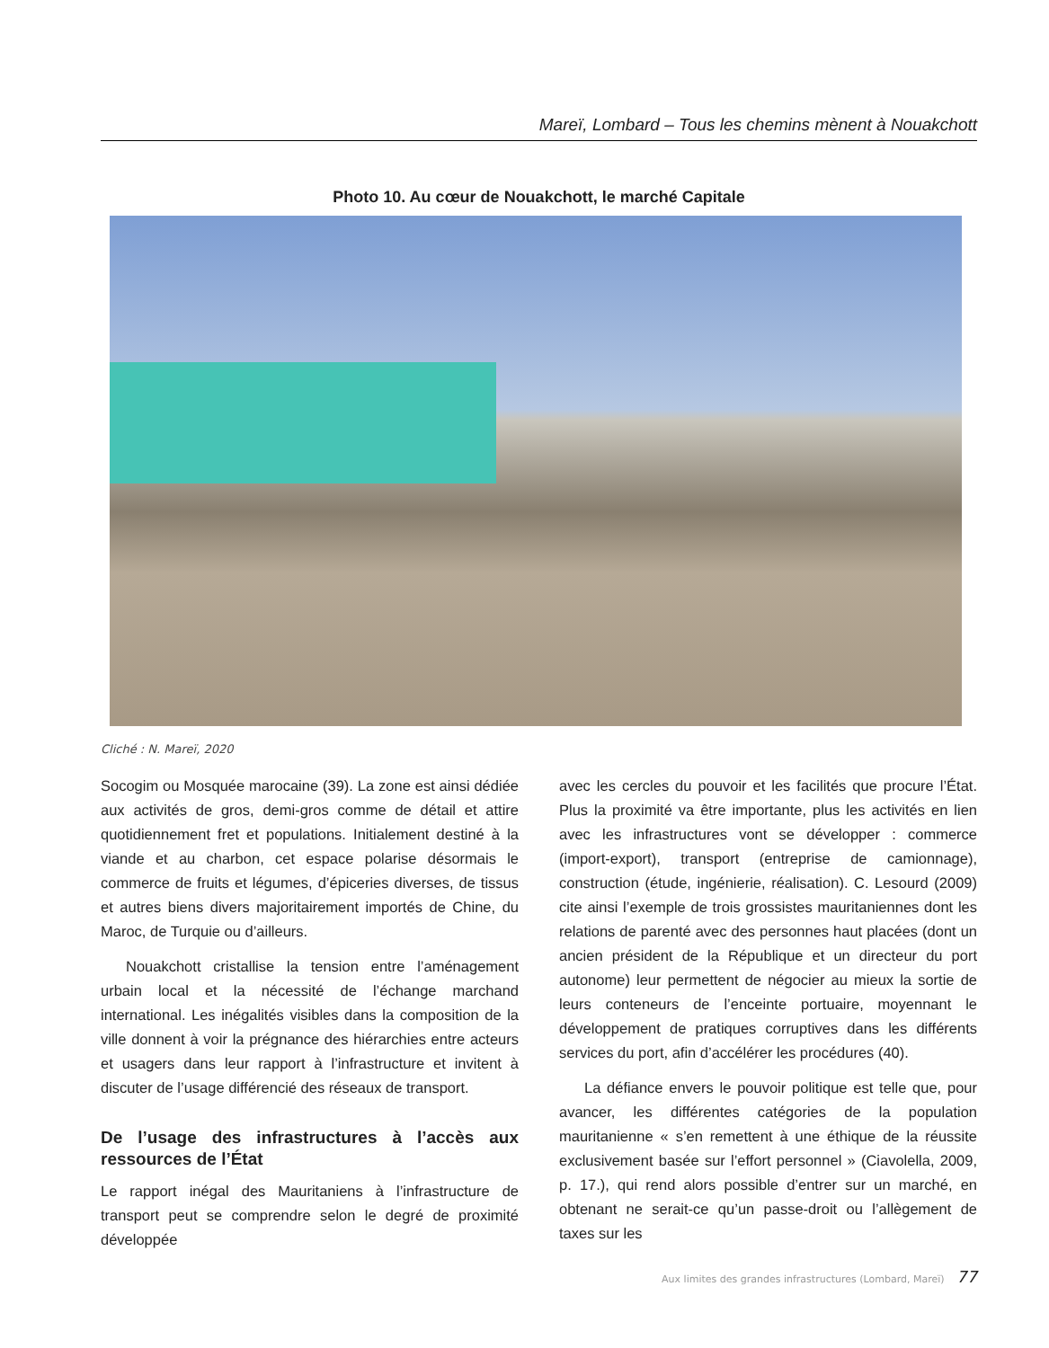Mareï, Lombard – Tous les chemins mènent à Nouakchott
Photo 10. Au cœur de Nouakchott, le marché Capitale
Cliché : N. Mareï, 2020
Socogim ou Mosquée marocaine (39). La zone est ainsi dédiée aux activités de gros, demi-gros comme de détail et attire quotidiennement fret et populations. Initialement destiné à la viande et au charbon, cet espace polarise désormais le commerce de fruits et légumes, d’épiceries diverses, de tissus et autres biens divers majoritairement importés de Chine, du Maroc, de Turquie ou d’ailleurs.
Nouakchott cristallise la tension entre l’aménagement urbain local et la nécessité de l’échange marchand international. Les inégalités visibles dans la composition de la ville donnent à voir la prégnance des hiérarchies entre acteurs et usagers dans leur rapport à l’infrastructure et invitent à discuter de l’usage différencié des réseaux de transport.
De l’usage des infrastructures à l’accès aux ressources de l’État
Le rapport inégal des Mauritaniens à l’infrastructure de transport peut se comprendre selon le degré de proximité développée
avec les cercles du pouvoir et les facilités que procure l’État. Plus la proximité va être importante, plus les activités en lien avec les infrastructures vont se développer : commerce (import-export), transport (entreprise de camionnage), construction (étude, ingénierie, réalisation). C. Lesourd (2009) cite ainsi l’exemple de trois grossistes mauritaniennes dont les relations de parenté avec des personnes haut placées (dont un ancien président de la République et un directeur du port autonome) leur permettent de négocier au mieux la sortie de leurs conteneurs de l’enceinte portuaire, moyennant le développement de pratiques corruptives dans les différents services du port, afin d’accélérer les procédures (40).
La défiance envers le pouvoir politique est telle que, pour avancer, les différentes catégories de la population mauritanienne « s’en remettent à une éthique de la réussite exclusivement basée sur l’effort personnel » (Ciavolella, 2009, p. 17.), qui rend alors possible d’entrer sur un marché, en obtenant ne serait-ce qu’un passe-droit ou l’allègement de taxes sur les
Aux limites des grandes infrastructures (Lombard, Mareï) 77